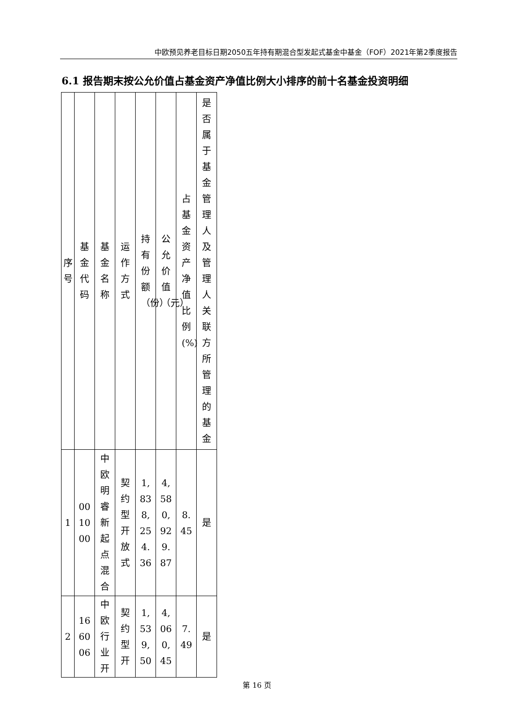中欧预见养老目标日期2050五年持有期混合型发起式基金中基金（FOF）2021年第2季度报告
6.1 报告期末按公允价值占基金资产净值比例大小排序的前十名基金投资明细
| 序号 | 基金代码 | 基金名称 | 运作方式 | 持有份额（份） | 公允价值（元） | 占基金资产净值比例(%) | 是否属于基金管理人及管理人关联方所管理的基金 |
| --- | --- | --- | --- | --- | --- | --- | --- |
| 1 | 001000 | 中欧明睿新起点混合 | 契约型开放式 | 1,838,254.36 | 4,580,929.87 | 8.45 | 是 |
| 2 | 166006 | 中欧行业开 | 契约型开 | 1,539,50 | 4,060,45 | 7.49 | 是 |
第 16 页